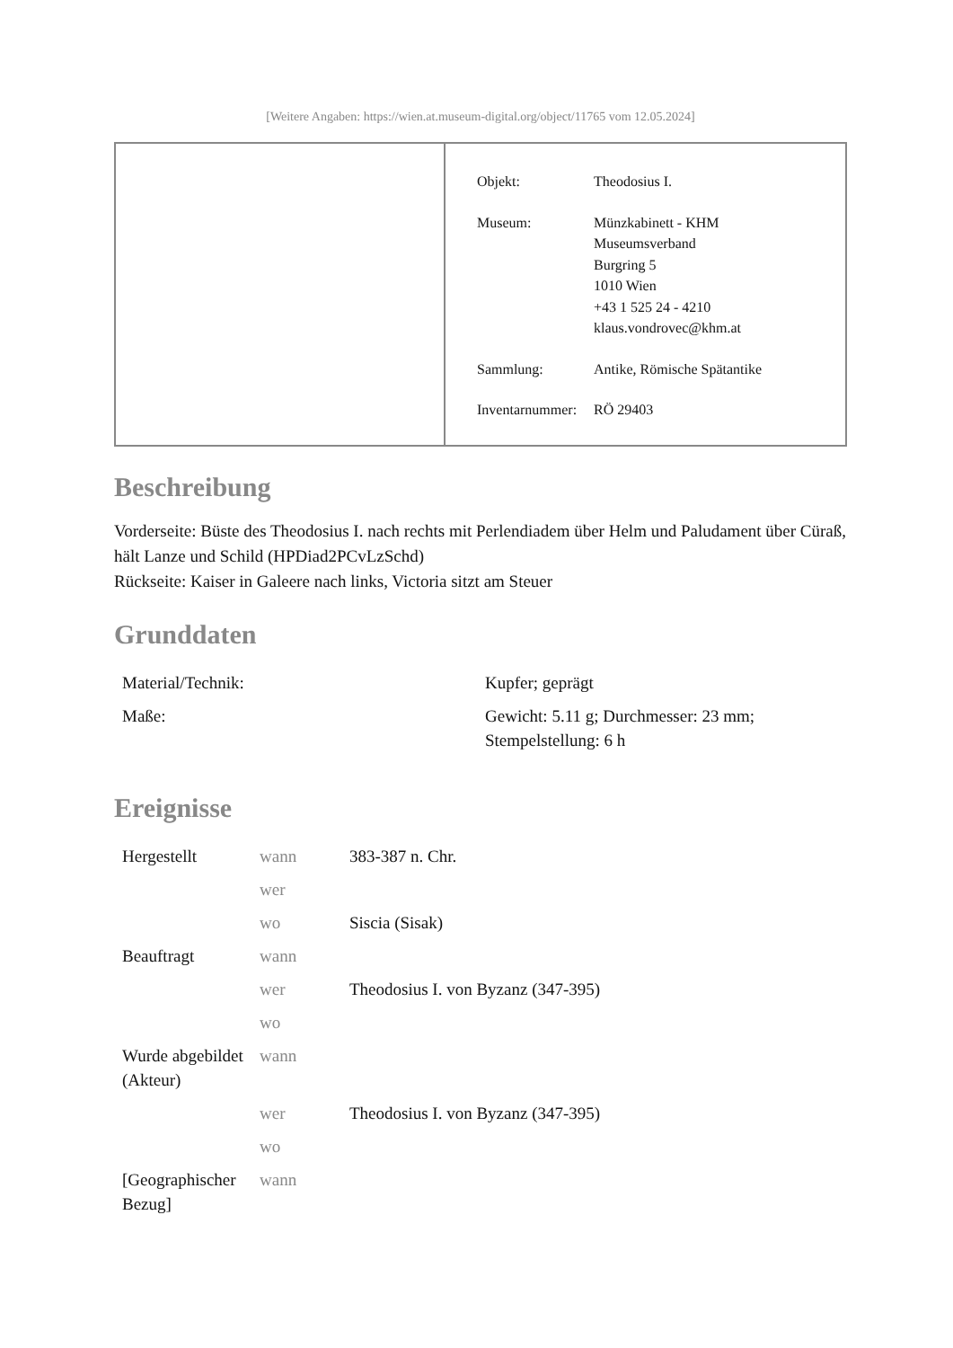[Weitere Angaben: https://wien.at.museum-digital.org/object/11765 vom 12.05.2024]
| Objekt: | Theodosius I. |
| Museum: | Münzkabinett - KHM Museumsverband Burgring 5 1010 Wien +43 1 525 24 - 4210 klaus.vondrovec@khm.at |
| Sammlung: | Antike, Römische Spätantike |
| Inventarnummer: | RÖ 29403 |
Beschreibung
Vorderseite: Büste des Theodosius I. nach rechts mit Perlendiadem über Helm und Paludament über Cüraß, hält Lanze und Schild (HPDiad2PCvLzSchd)
Rückseite: Kaiser in Galeere nach links, Victoria sitzt am Steuer
Grunddaten
| Material/Technik: | Kupfer; geprägt |
| Maße: | Gewicht: 5.11 g; Durchmesser: 23 mm; Stempelstellung: 6 h |
Ereignisse
| Hergestellt | wann | 383-387 n. Chr. |
| | wer | |
| | wo | Siscia (Sisak) |
| Beauftragt | wann | |
| | wer | Theodosius I. von Byzanz (347-395) |
| | wo | |
| Wurde abgebildet (Akteur) | wann | |
| | wer | Theodosius I. von Byzanz (347-395) |
| | wo | |
| [Geographischer Bezug] | wann | |